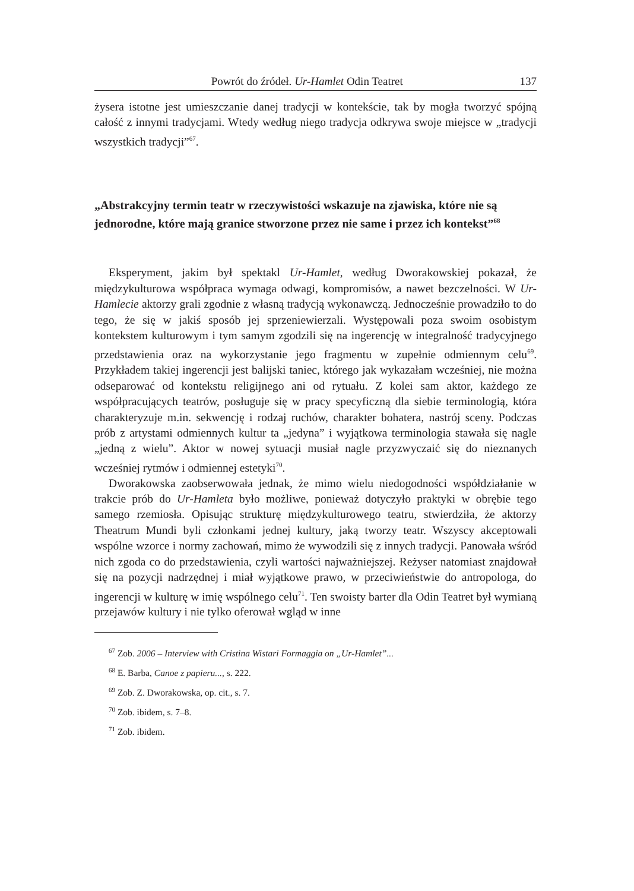Powrót do źródeł. Ur-Hamlet Odin Teatret 137
żysera istotne jest umieszczanie danej tradycji w kontekście, tak by mogła tworzyć spójną całość z innymi tradycjami. Wtedy według niego tradycja odkrywa swoje miejsce w „tradycji wszystkich tradycji”<sup>67</sup>.
„Abstrakcyjny termin teatr w rzeczywistości wskazuje na zjawiska, które nie są jednorodne, które mają granice stworzone przez nie same i przez ich kontekst”<sup>68</sup>
Eksperyment, jakim był spektakl Ur-Hamlet, według Dworakowskiej pokazał, że międzykulturowa współpraca wymaga odwagi, kompromisów, a nawet bezczelności. W Ur-Hamlecie aktorzy grali zgodnie z własną tradycją wykonawczą. Jednocześnie prowadziło to do tego, że się w jakiś sposób jej sprzeniewierzali. Występowali poza swoim osobistym kontekstem kulturowym i tym samym zgodzili się na ingerencję w integralność tradycyjnego przedstawienia oraz na wykorzystanie jego fragmentu w zupełnie odmiennym celu<sup>69</sup>. Przykładem takiej ingerencji jest balijski taniec, którego jak wykazałam wcześniej, nie można odseparować od kontekstu religijnego ani od rytuału. Z kolei sam aktor, każdego ze współpracujących teatrów, posługuje się w pracy specyficzną dla siebie terminologią, która charakteryzuje m.in. sekwencję i rodzaj ruchów, charakter bohatera, nastrój sceny. Podczas prób z artystami odmiennych kultur ta „jedyna” i wyjątkowa terminologia stawała się nagle „jedną z wielu”. Aktor w nowej sytuacji musiał nagle przyzwyczaić się do nieznanych wcześniej rytmów i odmiennej estetyki<sup>70</sup>.
Dworakowska zaobserwowała jednak, że mimo wielu niedogodności współdziałanie w trakcie prób do Ur-Hamleta było możliwe, ponieważ dotyczyło praktyki w obrębie tego samego rzemiosła. Opisując strukturę międzykulturowego teatru, stwierdziła, że aktorzy Theatrum Mundi byli członkami jednej kultury, jaką tworzy teatr. Wszyscy akceptowali wspólne wzorce i normy zachowań, mimo że wywodzili się z innych tradycji. Panowała wśród nich zgoda co do przedstawienia, czyli wartości najważniejszej. Reżyser natomiast znajdował się na pozycji nadrzędnej i miał wyjątkowe prawo, w przeciwieństwie do antropologa, do ingerencji w kulturę w imię wspólnego celu<sup>71</sup>. Ten swoisty barter dla Odin Teatret był wymianą przejawów kultury i nie tylko oferował wgląd w inne
<sup>67</sup> Zob. 2006 – Interview with Cristina Wistari Formaggia on „Ur-Hamlet”...
<sup>68</sup> E. Barba, Canoe z papieru..., s. 222.
<sup>69</sup> Zob. Z. Dworakowska, op. cit., s. 7.
<sup>70</sup> Zob. ibidem, s. 7–8.
<sup>71</sup> Zob. ibidem.